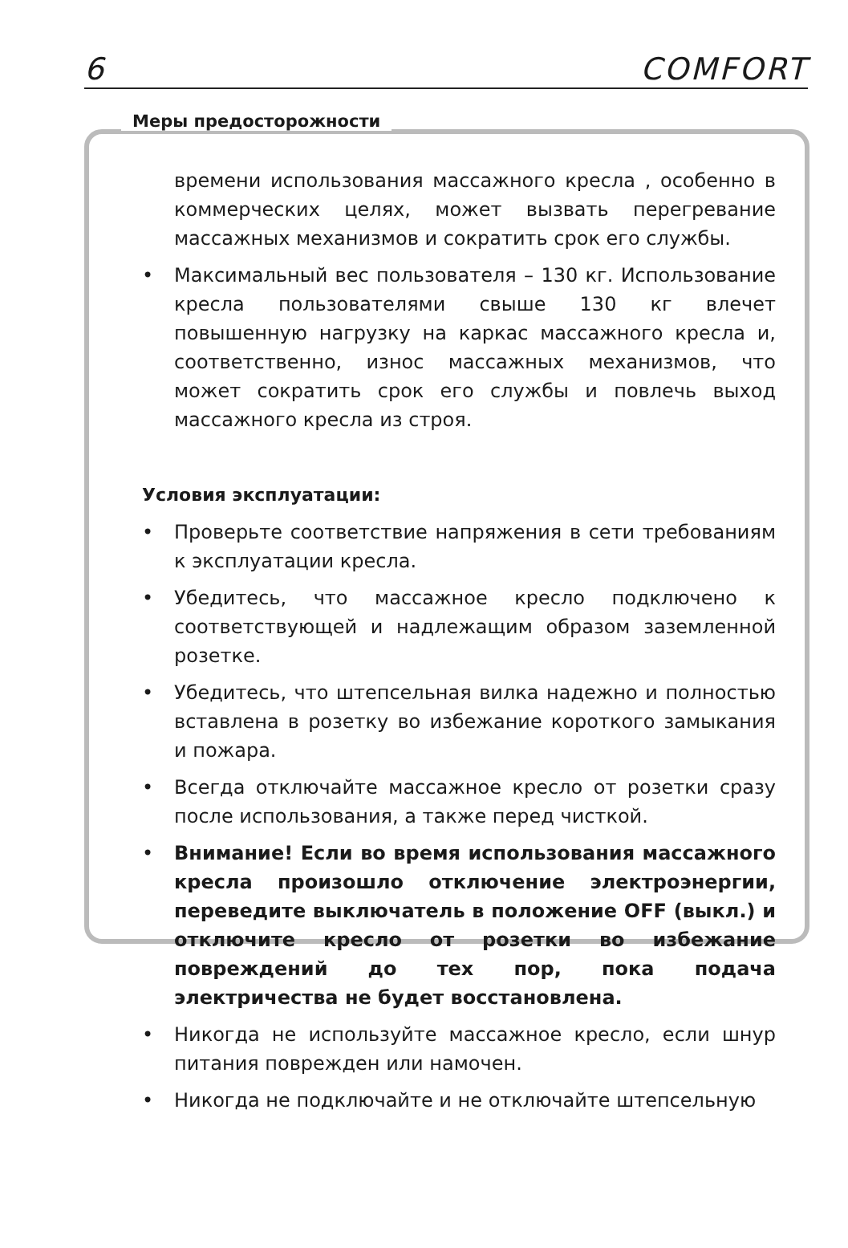6 COMFORT
Меры предосторожности
времени использования массажного кресла , особенно в коммерческих целях, может вызвать перегревание массажных механизмов и сократить срок его службы.
• Максимальный вес пользователя – 130 кг. Использование кресла пользователями свыше 130 кг влечет повышенную нагрузку на каркас массажного кресла и, соответственно, износ массажных механизмов, что может сократить срок его службы и повлечь выход массажного кресла из строя.
Условия эксплуатации:
• Проверьте соответствие напряжения в сети требованиям к эксплуатации кресла.
• Убедитесь, что массажное кресло подключено к соответствующей и надлежащим образом заземленной розетке.
• Убедитесь, что штепсельная вилка надежно и полностью вставлена в розетку во избежание короткого замыкания и пожара.
• Всегда отключайте массажное кресло от розетки сразу после использования, а также перед чисткой.
• Внимание! Если во время использования массажного кресла произошло отключение электроэнергии, переведите выключатель в положение OFF (выкл.) и отключите кресло от розетки во избежание повреждений до тех пор, пока подача электричества не будет восстановлена.
• Никогда не используйте массажное кресло, если шнур питания поврежден или намочен.
• Никогда не подключайте и не отключайте штепсельную